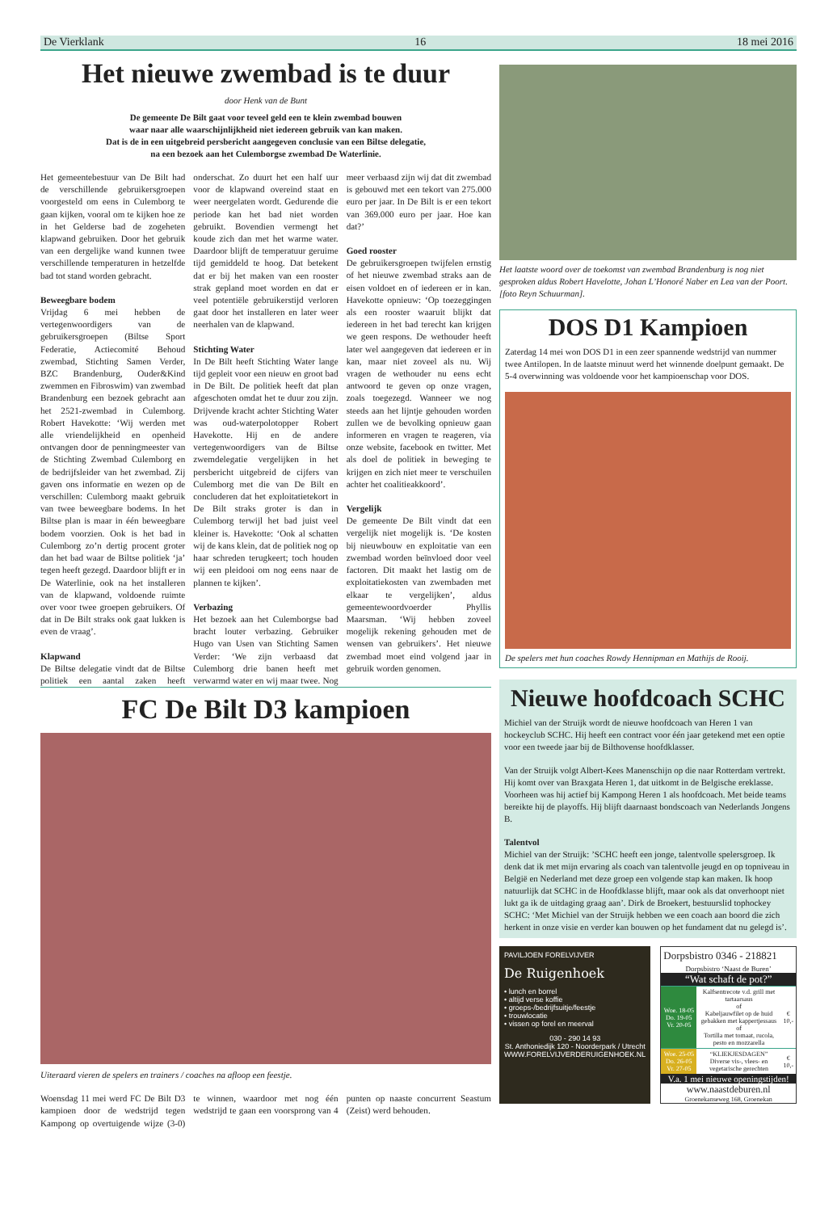De Vierklank 16 18 mei 2016
Het nieuwe zwembad is te duur
door Henk van de Bunt
De gemeente De Bilt gaat voor teveel geld een te klein zwembad bouwen
waar naar alle waarschijnlijkheid niet iedereen gebruik van kan maken.
Dat is de in een uitgebreid persbericht aangegeven conclusie van een Biltse delegatie,
na een bezoek aan het Culemborgse zwembad De Waterlinie.
Het gemeentebestuur van De Bilt had de verschillende gebruikersgroepen voorgesteld om eens in Culemborg te gaan kijken, vooral om te kijken hoe ze in het Gelderse bad de zogeheten klapwand gebruiken. Door het gebruik van een dergelijke wand kunnen twee verschillende temperaturen in hetzelfde bad tot stand worden gebracht.
Beweegbare bodem
Vrijdag 6 mei hebben de vertegenwoordigers van de gebruikersgroepen (Biltse Sport Federatie, Actiecomité Behoud zwembad, Stichting Samen Verder, BZC Brandenburg, Ouder&Kind zwemmen en Fibroswim) van zwembad Brandenburg een bezoek gebracht aan het 2521-zwembad in Culemborg. Robert Havekotte: ‘Wij werden met alle vriendelijkheid en openheid ontvangen door de penningmeester van de Stichting Zwembad Culemborg en de bedrijfsleider van het zwembad. Zij gaven ons informatie en wezen op de verschillen: Culemborg maakt gebruik van twee beweegbare bodems. In het Biltse plan is maar in één beweegbare bodem voorzien. Ook is het bad in Culemborg zo’n dertig procent groter dan het bad waar de Biltse politiek ‘ja’ tegen heeft gezegd. Daardoor blijft er in De Waterlinie, ook na het installeren van de klapwand, voldoende ruimte over voor twee groepen gebruikers. Of dat in De Bilt straks ook gaat lukken is even de vraag’.
Klapwand
De Biltse delegatie vindt dat de Biltse politiek een aantal zaken heeft onderschat. Zo duurt het een half uur voor de klapwand overeind staat en weer neergelaten wordt. Gedurende die periode kan het bad niet worden gebruikt. Bovendien vermengt het koude zich dan met het warme water. Daardoor blijft de temperatuur geruime tijd gemiddeld te hoog. Dat betekent dat er bij het maken van een rooster strak gepland moet worden en dat er veel potentiële gebruikerstijd verloren gaat door het installeren en later weer neerhalen van de klapwand.
Stichting Water
In De Bilt heeft Stichting Water lange tijd gepleit voor een nieuw en groot bad in De Bilt. De politiek heeft dat plan afgeschoten omdat het te duur zou zijn. Drijvende kracht achter Stichting Water was oud-waterpolotopper Robert Havekotte. Hij en de andere vertegenwoordigers van de Biltse zwemdelegatie vergelijken in het persbericht uitgebreid de cijfers van Culemborg met die van De Bilt en concluderen dat het exploitatietekort in De Bilt straks groter is dan in Culemborg terwijl het bad juist veel kleiner is. Havekotte: ‘Ook al schatten wij de kans klein, dat de politiek nog op haar schreden terugkeert; toch houden wij een pleidooi om nog eens naar de plannen te kijken’.
Verbazing
Het bezoek aan het Culemborgse bad bracht louter verbazing. Gebruiker Hugo van Usen van Stichting Samen Verder: ‘We zijn verbaasd dat Culemborg drie banen heeft met verwarmd water en wij maar twee. Nog meer verbaasd zijn wij dat dit zwembad is gebouwd met een tekort van 275.000 euro per jaar. In De Bilt is er een tekort van 369.000 euro per jaar. Hoe kan dat?’
Goed rooster
De gebruikersgroepen twijfelen ernstig of het nieuwe zwembad straks aan de eisen voldoet en of iedereen er in kan. Havekotte opnieuw: ‘Op toezeggingen als een rooster waaruit blijkt dat iedereen in het bad terecht kan krijgen we geen respons. De wethouder heeft later wel aangegeven dat iedereen er in kan, maar niet zoveel als nu. Wij vragen de wethouder nu eens echt antwoord te geven op onze vragen, zoals toegezegd. Wanneer we nog steeds aan het lijntje gehouden worden zullen we de bevolking opnieuw gaan informeren en vragen te reageren, via onze website, facebook en twitter. Met als doel de politiek in beweging te krijgen en zich niet meer te verschuilen achter het coalitieakkoord’.
Vergelijk
De gemeente De Bilt vindt dat een vergelijk niet mogelijk is. ‘De kosten bij nieuwbouw en exploitatie van een zwembad worden beïnvloed door veel factoren. Dit maakt het lastig om de exploitatiekosten van zwembaden met elkaar te vergelijken’, aldus gemeentewoordvoerder Phyllis Maarsman. ‘Wij hebben zoveel mogelijk rekening gehouden met de wensen van gebruikers’. Het nieuwe zwembad moet eind volgend jaar in gebruik worden genomen.
FC De Bilt D3 kampioen
Uiteraard vieren de spelers en trainers / coaches na afloop een feestje.
Woensdag 11 mei werd FC De Bilt D3 kampioen door de wedstrijd tegen Kampong op overtuigende wijze (3-0) te winnen, waardoor met nog één wedstrijd te gaan een voorsprong van 4 punten op naaste concurrent Seastum (Zeist) werd behouden.
Het laatste woord over de toekomst van zwembad Brandenburg is nog niet gesproken aldus Robert Havelotte, Johan L’Honoré Naber en Lea van der Poort. [foto Reyn Schuurman].
DOS D1 Kampioen
Zaterdag 14 mei won DOS D1 in een zeer spannende wedstrijd van nummer twee Antilopen. In de laatste minuut werd het winnende doelpunt gemaakt. De 5-4 overwinning was voldoende voor het kampioenschap voor DOS.
De spelers met hun coaches Rowdy Hennipman en Mathijs de Rooij.
Nieuwe hoofdcoach SCHC
Michiel van der Struijk wordt de nieuwe hoofdcoach van Heren 1 van hockeyclub SCHC. Hij heeft een contract voor één jaar getekend met een optie voor een tweede jaar bij de Bilthovense hoofdklasser.
Van der Struijk volgt Albert-Kees Manenschijn op die naar Rotterdam vertrekt. Hij komt over van Braxgata Heren 1, dat uitkomt in de Belgische ereklasse. Voorheen was hij actief bij Kampong Heren 1 als hoofdcoach. Met beide teams bereikte hij de playoffs. Hij blijft daarnaast bondscoach van Nederlands Jongens B.
Talentvol
Michiel van der Struijk: ’SCHC heeft een jonge, talentvolle spelersgroep. Ik denk dat ik met mijn ervaring als coach van talentvolle jeugd en op topniveau in België en Nederland met deze groep een volgende stap kan maken. Ik hoop natuurlijk dat SCHC in de Hoofdklasse blijft, maar ook als dat onverhoopt niet lukt ga ik de uitdaging graag aan’. Dirk de Broekert, bestuurslid tophockey SCHC: ‘Met Michiel van der Struijk hebben we een coach aan boord die zich herkent in onze visie en verder kan bouwen op het fundament dat nu gelegd is’.
PAVILJOEN FORELVIJVER
De Ruigenhoek
• lunch en borrel
• altijd verse koffie
• groeps-/bedrijfsuitje/feestje
• trouwlocatie
• vissen op forel en meerval
030 - 290 14 93
St. Anthoniedijk 120 - Noorderpark / Utrecht
WWW.FORELVIJVERDERUIGENHOEK.NL
Dorpsbistro 0346 - 218821
Dorpsbistro ‘Naast de Buren’
“Wat schaft de pot?”
| Woe. 18-05 Do. 19-05 Vr. 20-05 | Kalfsentrecote v.d. grill met tartaarsaus of Kabeljauwfilet op de huid gebakken met kappertjessaus of Tortilla met tomaat, rucola, pesto en mozzarella | € 10,- |
| Woe. 25-05 Do. 26-05 Vr. 27-05 | “KLIEKJESDAGEN” Diverse vis-, vlees- en vegetarische gerechten | € 10,- |
V.a. 1 mei nieuwe openingstijden!
www.naastdeburen.nl
Groenekanseweg 168, Groenekan